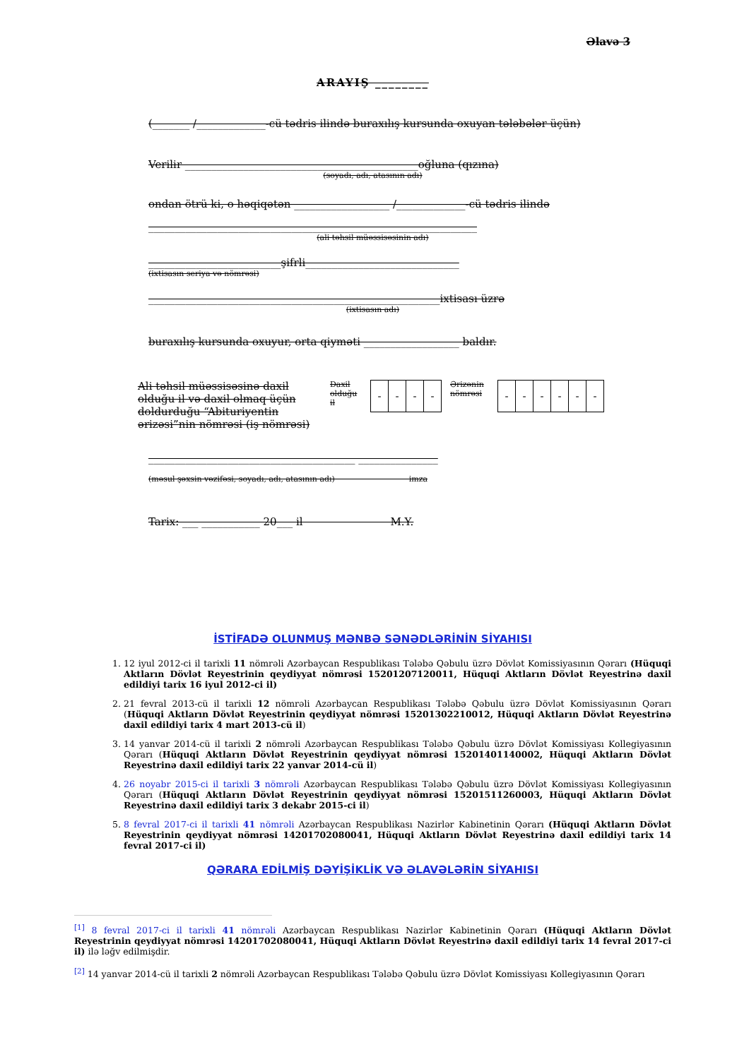Əlavə 3
ARAYIŞ ________
(_______ /_____________-cü tədris ilində buraxılış kursunda oxuyan tələbələr üçün)
Verilir ____________________________________________oğluna (qızına)
(soyadı, adı, atasının adı)
ondan ötrü ki, o həqiqətən __________________ /_____________-cü tədris ilində
______________________________________________________________
(ali təhsil müəssisəsinin adı)
_________________________şifrli_____________________________
(ixtisasın seriya və nömrəsi)
_______________________________________________________ixtisası üzrə
(ixtisasın adı)
buraxılış kursunda oxuyur, orta qiyməti __________________ baldır.
Ali təhsil müəssisəsinə daxil olduğu il və daxil olmaq üçün doldurduğu “Abituriyentin ərizəsi”nin nömrəsi (iş nömrəsi)
Daxil olduğu il
| - | - | - | - |
Ərizənin nömrəsi
| - | - | - | - | - | - |
_______________________________________ _______________
(məsul şəxsin vəzifəsi, soyadı, adı, atasının adı) imza
Tarix: ___ ___________ 20___ il M.Y.
İSTİFADƏ OLUNMUŞ MƏNBƏ SƏNƏDLƏRİNİN SİYAHISI
1. 12 iyul 2012-ci il tarixli 11 nömrəli Azərbaycan Respublikası Tələbə Qəbulu üzrə Dövlət Komissiyasının Qərarı (Hüquqi Aktların Dövlət Reyestrinin qeydiyyat nömrəsi 15201207120011, Hüquqi Aktların Dövlət Reyestrinə daxil edildiyi tarix 16 iyul 2012-ci il)
2. 21 fevral 2013-cü il tarixli 12 nömrəli Azərbaycan Respublikası Tələbə Qəbulu üzrə Dövlət Komissiyasının Qərarı (Hüquqi Aktların Dövlət Reyestrinin qeydiyyat nömrəsi 15201302210012, Hüquqi Aktların Dövlət Reyestrinə daxil edildiyi tarix 4 mart 2013-cü il)
3. 14 yanvar 2014-cü il tarixli 2 nömrəli Azərbaycan Respublikası Tələbə Qəbulu üzrə Dövlət Komissiyası Kollegiyasının Qərarı (Hüquqi Aktların Dövlət Reyestrinin qeydiyyat nömrəsi 15201401140002, Hüquqi Aktların Dövlət Reyestrinə daxil edildiyi tarix 22 yanvar 2014-cü il)
4. 26 noyabr 2015-ci il tarixli 3 nömrəli Azərbaycan Respublikası Tələbə Qəbulu üzrə Dövlət Komissiyası Kollegiyasının Qərarı (Hüquqi Aktların Dövlət Reyestrinin qeydiyyat nömrəsi 15201511260003, Hüquqi Aktların Dövlət Reyestrinə daxil edildiyi tarix 3 dekabr 2015-ci il)
5. 8 fevral 2017-ci il tarixli 41 nömrəli Azərbaycan Respublikası Nazirlər Kabinetinin Qərarı (Hüquqi Aktların Dövlət Reyestrinin qeydiyyat nömrəsi 14201702080041, Hüquqi Aktların Dövlət Reyestrinə daxil edildiyi tarix 14 fevral 2017-ci il)
QƏRARA EDİLMİŞ DƏYİŞİKLİK VƏ ƏLAVƏLƏRİN SİYAHISI
<sup>[1]</sup> 8 fevral 2017-ci il tarixli 41 nömrəli Azərbaycan Respublikası Nazirlər Kabinetinin Qərarı (Hüquqi Aktların Dövlət Reyestrinin qeydiyyat nömrəsi 14201702080041, Hüquqi Aktların Dövlət Reyestrinə daxil edildiyi tarix 14 fevral 2017-ci il) ilə ləğv edilmişdir.
<sup>[2]</sup> 14 yanvar 2014-cü il tarixli 2 nömrəli Azərbaycan Respublikası Tələbə Qəbulu üzrə Dövlət Komissiyası Kollegiyasının Qərarı